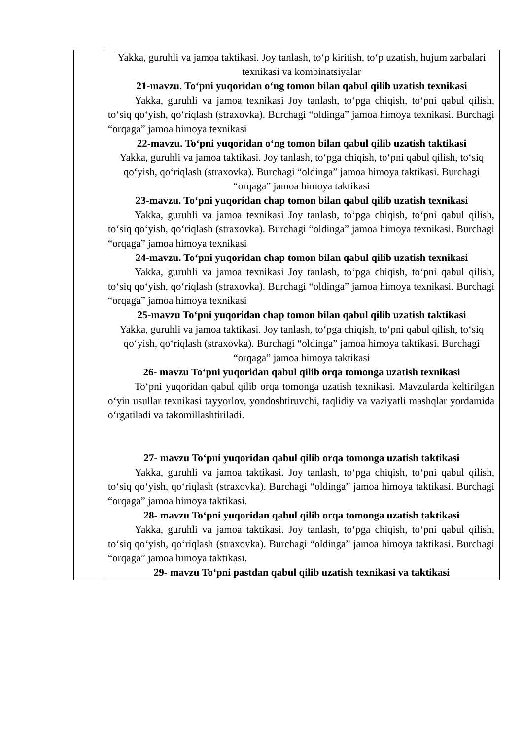| | Yakka, guruhli va jamoa taktikasi. Joy tanlash, to‘p kiritish, to‘p uzatish, hujum zarbalari texnikasi va kombinatsiyalar 21-mavzu. To‘pni yuqoridan o‘ng tomon bilan qabul qilib uzatish texnikasi Yakka, guruhli va jamoa texnikasi Joy tanlash, to‘pga chiqish, to‘pni qabul qilish, to‘siq qo‘yish, qo‘riqlash (straxovka). Burchagi “oldinga” jamoa himoya texnikasi. Burchagi “orqaga” jamoa himoya texnikasi 22-mavzu. To‘pni yuqoridan o‘ng tomon bilan qabul qilib uzatish taktikasi Yakka, guruhli va jamoa taktikasi. Joy tanlash, to‘pga chiqish, to‘pni qabul qilish, to‘siq qo‘yish, qo‘riqlash (straxovka). Burchagi “oldinga” jamoa himoya taktikasi. Burchagi “orqaga” jamoa himoya taktikasi 23-mavzu. To‘pni yuqoridan chap tomon bilan qabul qilib uzatish texnikasi Yakka, guruhli va jamoa texnikasi Joy tanlash, to‘pga chiqish, to‘pni qabul qilish, to‘siq qo‘yish, qo‘riqlash (straxovka). Burchagi “oldinga” jamoa himoya texnikasi. Burchagi “orqaga” jamoa himoya texnikasi 24-mavzu. To‘pni yuqoridan chap tomon bilan qabul qilib uzatish texnikasi Yakka, guruhli va jamoa texnikasi Joy tanlash, to‘pga chiqish, to‘pni qabul qilish, to‘siq qo‘yish, qo‘riqlash (straxovka). Burchagi “oldinga” jamoa himoya texnikasi. Burchagi “orqaga” jamoa himoya texnikasi 25-mavzu To‘pni yuqoridan chap tomon bilan qabul qilib uzatish taktikasi Yakka, guruhli va jamoa taktikasi. Joy tanlash, to‘pga chiqish, to‘pni qabul qilish, to‘siq qo‘yish, qo‘riqlash (straxovka). Burchagi “oldinga” jamoa himoya taktikasi. Burchagi “orqaga” jamoa himoya taktikasi 26- mavzu To‘pni yuqoridan qabul qilib orqa tomonga uzatish texnikasi To‘pni yuqoridan qabul qilib orqa tomonga uzatish texnikasi. Mavzularda keltirilgan o‘yin usullar texnikasi tayyorlov, yondoshtiruvchi, taqlidiy va vaziyatli mashqlar yordamida o‘rgatiladi va takomillashtiriladi. 27- mavzu To‘pni yuqoridan qabul qilib orqa tomonga uzatish taktikasi Yakka, guruhli va jamoa taktikasi. Joy tanlash, to‘pga chiqish, to‘pni qabul qilish, to‘siq qo‘yish, qo‘riqlash (straxovka). Burchagi “oldinga” jamoa himoya taktikasi. Burchagi “orqaga” jamoa himoya taktikasi. 28- mavzu To‘pni yuqoridan qabul qilib orqa tomonga uzatish taktikasi Yakka, guruhli va jamoa taktikasi. Joy tanlash, to‘pga chiqish, to‘pni qabul qilish, to‘siq qo‘yish, qo‘riqlash (straxovka). Burchagi “oldinga” jamoa himoya taktikasi. Burchagi “orqaga” jamoa himoya taktikasi. 29- mavzu To‘pni pastdan qabul qilib uzatish texnikasi va taktikasi |